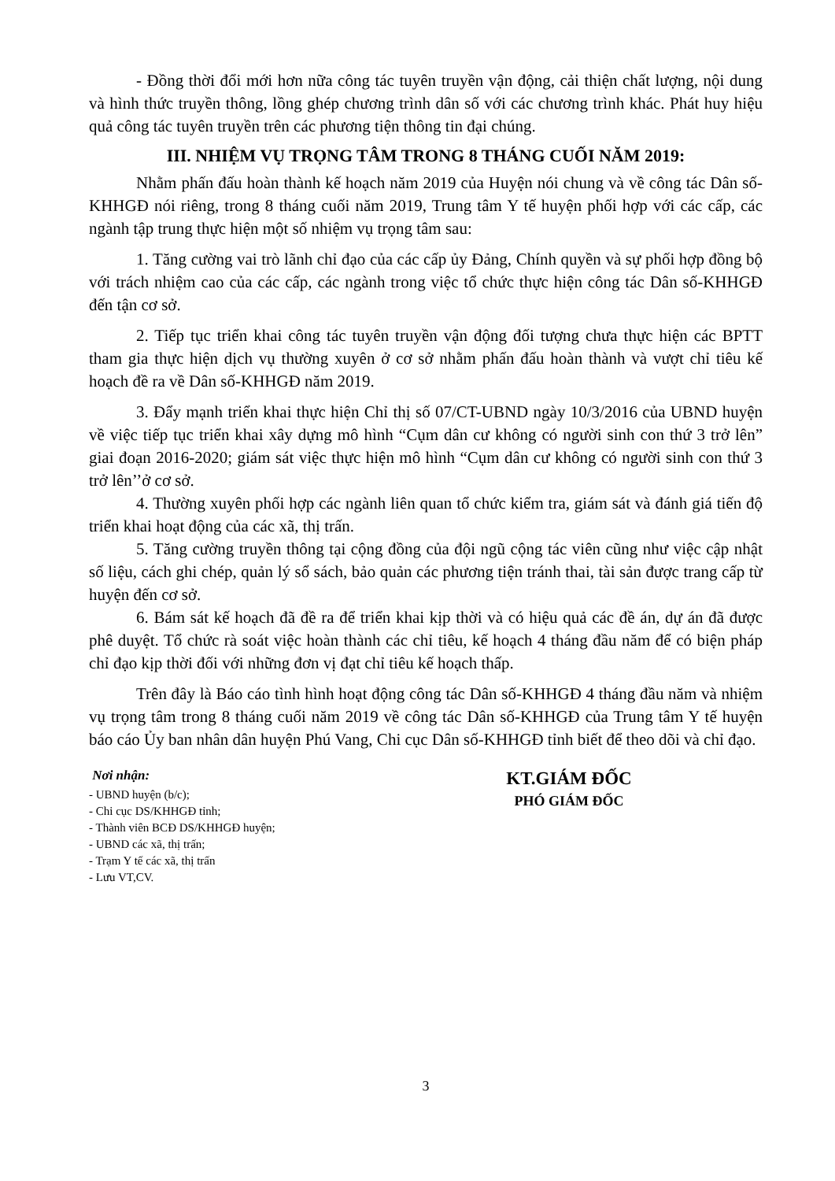- Đồng thời đổi mới hơn nữa công tác tuyên truyền vận động, cải thiện chất lượng, nội dung và hình thức truyền thông, lồng ghép chương trình dân số với các chương trình khác. Phát huy hiệu quả công tác tuyên truyền trên các phương tiện thông tin đại chúng.
III. NHIỆM VỤ TRỌNG TÂM TRONG 8 THÁNG CUỐI NĂM 2019:
Nhằm phấn đấu hoàn thành kế hoạch năm 2019 của Huyện nói chung và về công tác Dân số-KHHGĐ nói riêng, trong 8 tháng cuối năm 2019, Trung tâm Y tế huyện phối hợp với các cấp, các ngành tập trung thực hiện một số nhiệm vụ trọng tâm sau:
1. Tăng cường vai trò lãnh chỉ đạo của các cấp ủy Đảng, Chính quyền và sự phối hợp đồng bộ với trách nhiệm cao của các cấp, các ngành trong việc tổ chức thực hiện công tác Dân số-KHHGĐ đến tận cơ sở.
2. Tiếp tục triển khai công tác tuyên truyền vận động đối tượng chưa thực hiện các BPTT tham gia thực hiện dịch vụ thường xuyên ở cơ sở nhằm phấn đấu hoàn thành và vượt chỉ tiêu kế hoạch đề ra về Dân số-KHHGĐ năm 2019.
3. Đẩy mạnh triển khai thực hiện Chỉ thị số 07/CT-UBND ngày 10/3/2016 của UBND huyện về việc tiếp tục triển khai xây dựng mô hình “Cụm dân cư không có người sinh con thứ 3 trở lên” giai đoạn 2016-2020; giám sát việc thực hiện mô hình “Cụm dân cư không có người sinh con thứ 3 trở lên’’ở cơ sở.
4. Thường xuyên phối hợp các ngành liên quan tổ chức kiểm tra, giám sát và đánh giá tiến độ triển khai hoạt động của các xã, thị trấn.
5. Tăng cường truyền thông tại cộng đồng của đội ngũ cộng tác viên cũng như việc cập nhật số liệu, cách ghi chép, quản lý sổ sách, bảo quản các phương tiện tránh thai, tài sản được trang cấp từ huyện đến cơ sở.
6. Bám sát kế hoạch đã đề ra để triển khai kịp thời và có hiệu quả các đề án, dự án đã được phê duyệt. Tổ chức rà soát việc hoàn thành các chỉ tiêu, kế hoạch 4 tháng đầu năm để có biện pháp chỉ đạo kịp thời đối với những đơn vị đạt chỉ tiêu kế hoạch thấp.
Trên đây là Báo cáo tình hình hoạt động công tác Dân số-KHHGĐ 4 tháng đầu năm và nhiệm vụ trọng tâm trong 8 tháng cuối năm 2019 về công tác Dân số-KHHGĐ của Trung tâm Y tế huyện báo cáo Ủy ban nhân dân huyện Phú Vang, Chi cục Dân số-KHHGĐ tỉnh biết để theo dõi và chỉ đạo.
Nơi nhận:
- UBND huyện (b/c);
- Chi cục DS/KHHGĐ tỉnh;
- Thành viên BCĐ DS/KHHGĐ huyện;
- UBND các xã, thị trấn;
- Trạm Y tế các xã, thị trấn
- Lưu VT,CV.
KT.GIÁM ĐỐC
PHÓ GIÁM ĐỐC
3